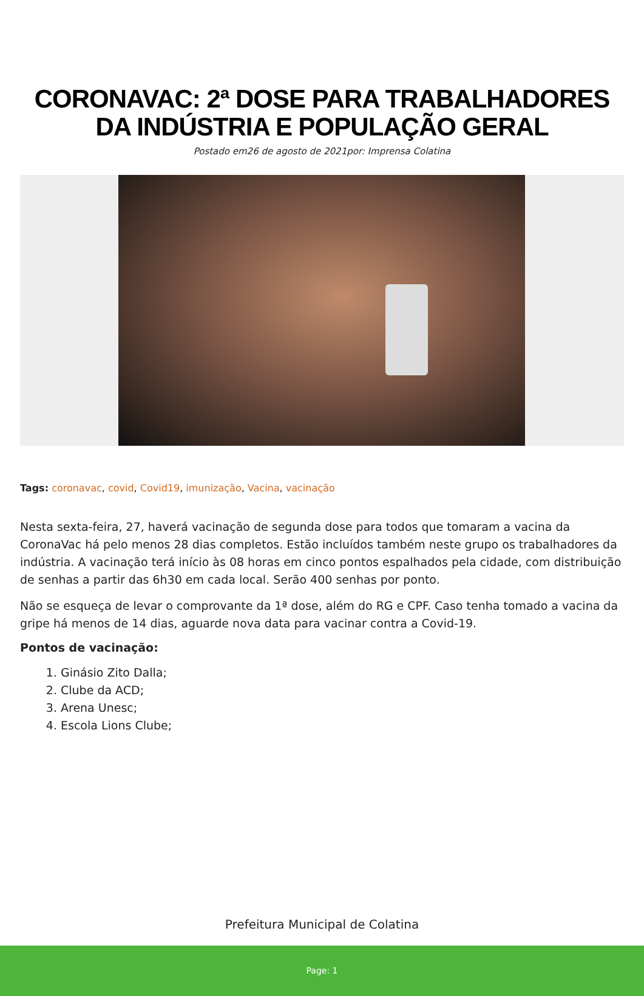CORONAVAC: 2ª DOSE PARA TRABALHADORES DA INDÚSTRIA E POPULAÇÃO GERAL
Postado em26 de agosto de 2021por: Imprensa Colatina
Tags: coronavac, covid, Covid19, imunização, Vacina, vacinação
Nesta sexta-feira, 27, haverá vacinação de segunda dose para todos que tomaram a vacina da CoronaVac há pelo menos 28 dias completos. Estão incluídos também neste grupo os trabalhadores da indústria. A vacinação terá início às 08 horas em cinco pontos espalhados pela cidade, com distribuição de senhas a partir das 6h30 em cada local. Serão 400 senhas por ponto.
Não se esqueça de levar o comprovante da 1ª dose, além do RG e CPF. Caso tenha tomado a vacina da gripe há menos de 14 dias, aguarde nova data para vacinar contra a Covid-19.
Pontos de vacinação:
1. Ginásio Zito Dalla;
2. Clube da ACD;
3. Arena Unesc;
4. Escola Lions Clube;
Prefeitura Municipal de Colatina
Page: 1